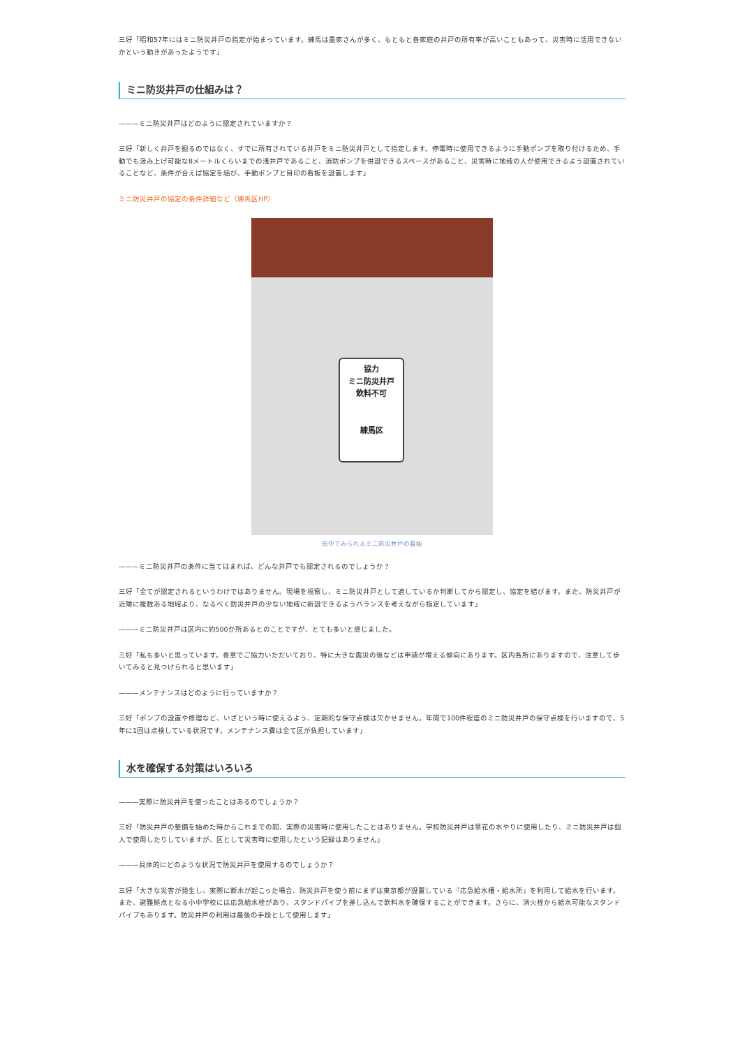三好「昭和57年にはミニ防災井戸の指定が始まっています。練馬は農家さんが多く、もともと各家庭の井戸の所有率が高いこともあって、災害時に活用できないかという動きがあったようです」
ミニ防災井戸の仕組みは？
———ミニ防災井戸はどのように認定されていますか？
三好「新しく井戸を掘るのではなく、すでに所有されている井戸をミニ防災井戸として指定します。停電時に使用できるように手動ポンプを取り付けるため、手動でも汲み上げ可能な8メートルくらいまでの浅井戸であること、消防ポンプを併設できるスペースがあること、災害時に地域の人が使用できるよう設置されていることなど、条件が合えば協定を結び、手動ポンプと目印の看板を設置します」
ミニ防災井戸の協定の条件詳細など（練馬区HP）
協力
ミニ防災井戸
飲料不可
練馬区
街中でみられるミニ防災井戸の看板
———ミニ防災井戸の条件に当てはまれば、どんな井戸でも認定されるのでしょうか？
三好「全てが認定されるというわけではありません。現場を視察し、ミニ防災井戸として適しているか判断してから認定し、協定を結びます。また、防災井戸が近隣に複数ある地域より、なるべく防災井戸の少ない地域に新設できるようバランスを考えながら指定しています」
———ミニ防災井戸は区内に約500か所あるとのことですが、とても多いと感じました。
三好「私も多いと思っています。善意でご協力いただいており、特に大きな震災の後などは申請が増える傾向にあります。区内各所にありますので、注意して歩いてみると見つけられると思います」
———メンテナンスはどのように行っていますか？
三好「ポンプの設置や修理など、いざという時に使えるよう、定期的な保守点検は欠かせません。年間で100件程度のミニ防災井戸の保守点検を行いますので、5年に1回は点検している状況です。メンテナンス費は全て区が負担しています」
水を確保する対策はいろいろ
———実際に防災井戸を使ったことはあるのでしょうか？
三好「防災井戸の整備を始めた時からこれまでの間、実際の災害時に使用したことはありません。学校防災井戸は草花の水やりに使用したり、ミニ防災井戸は個人で使用したりしていますが、区として災害時に使用したという記録はありません」
———具体的にどのような状況で防災井戸を使用するのでしょうか？
三好「大きな災害が発生し、実際に断水が起こった場合、防災井戸を使う前にまずは東京都が設置している『応急給水槽・給水所』を利用して給水を行います。また、避難拠点となる小中学校には応急給水栓があり、スタンドパイプを差し込んで飲料水を確保することができます。さらに、消火栓から給水可能なスタンドパイプもあります。防災井戸の利用は最後の手段として使用します」